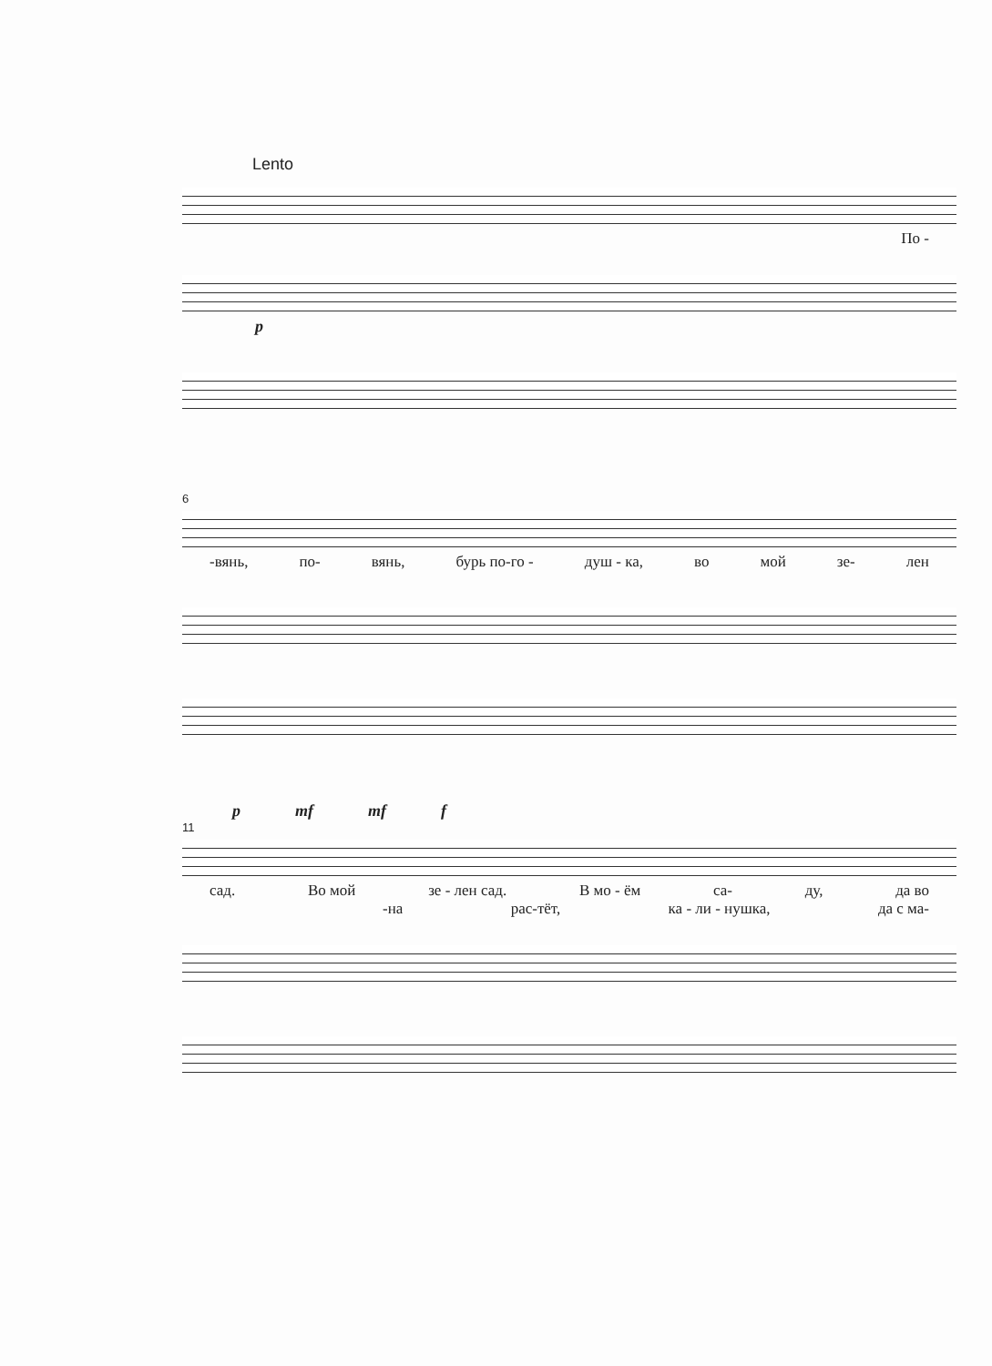Lento
По -
p
6
-вянь, по- вянь, бурь по-го - душ - ка, во мой зе- лен
p mf mf f
11
сад. Во мой зе - лен сад. В мо - ём са- ду, да во
-на рас-тёт, ка - ли - нушка, да с ма-